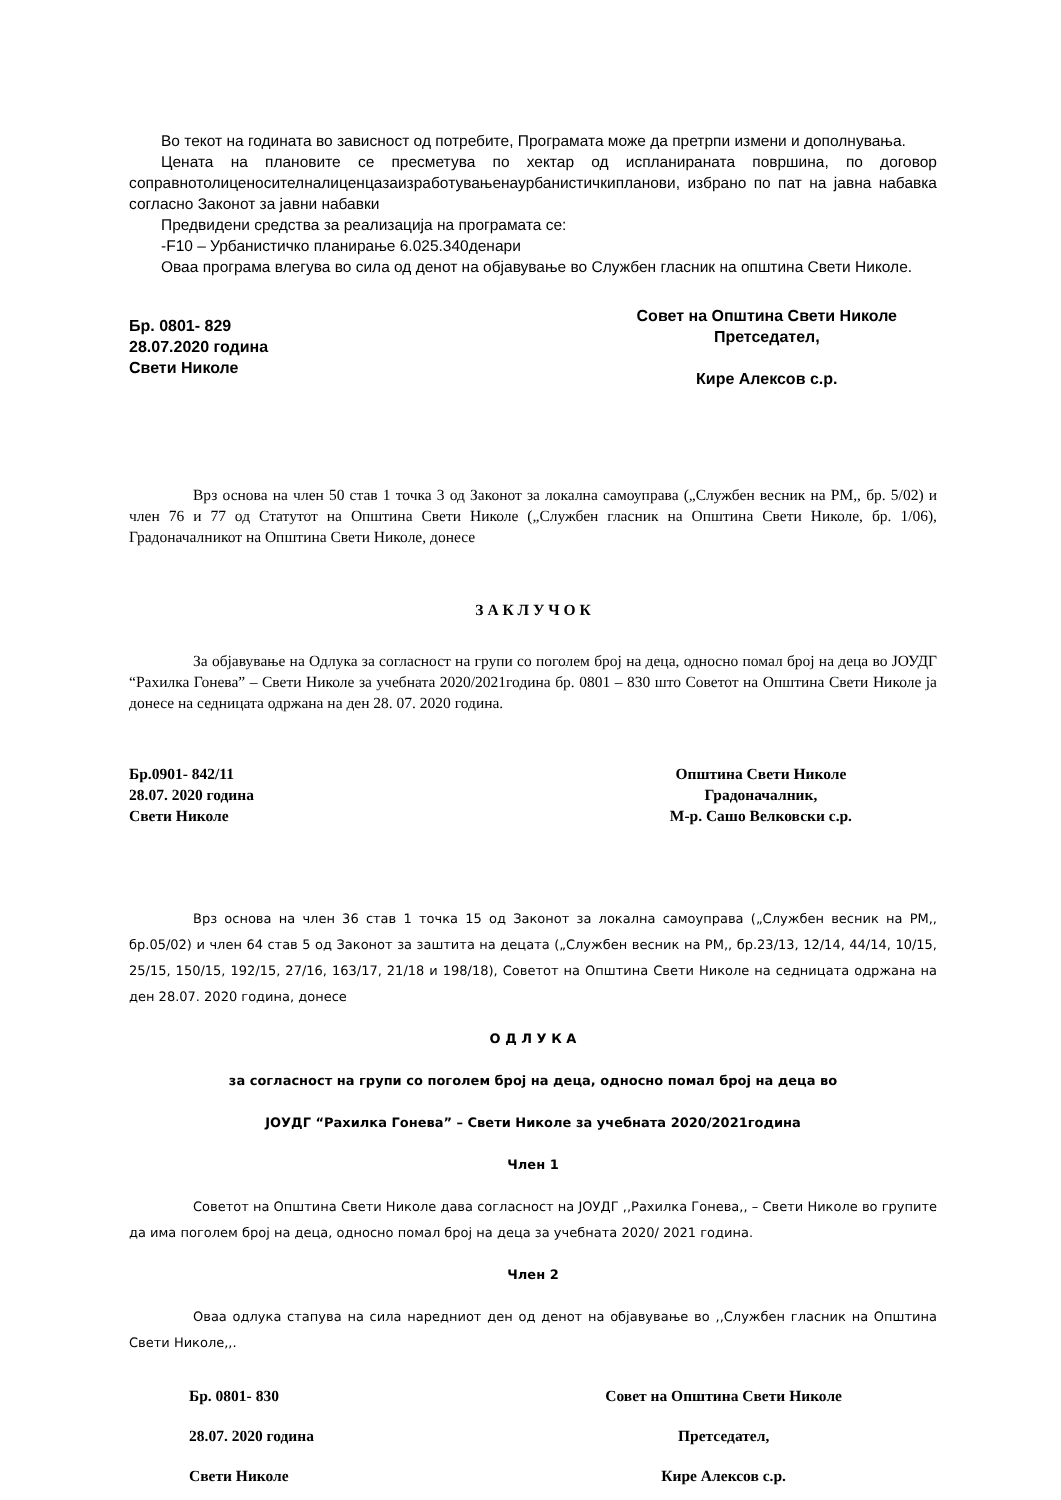Во текот на годината во зависност од потребите, Програмата може да претрпи измени и дополнувања.
Цената на плановите се пресметува по хектар од испланираната површина, по договор соправнотолиценосителналиценцазаизработувањенаурбанистичкипланови, избрано по пат на јавна набавка согласно Законот за јавни набавки
Предвидени средства за реализација на програмата се:
-F10 – Урбанистичко планирање 6.025.340денари
Оваа програма влегува во сила од денот на објавување во Службен гласник на општина Свети Николе.
Бр. 0801- 829
28.07.2020 година
Свети Николе
Совет на Општина Свети Николе
Претседател,
Кире Алексов с.р.
Врз основа на член 50 став 1 точка 3 од Законот за локална самоуправа („Службен весник на РМ,, бр. 5/02) и член 76 и 77 од Статутот на Општина Свети Николе („Службен гласник на Општина Свети Николе, бр. 1/06), Градоначалникот на Општина Свети Николе, донесе
З А К Л У Ч О К
За објавување на Одлука за согласност на групи со поголем број на деца, односно помал број на деца во ЈОУДГ “Рахилка Гонева” – Свети Николе за учебната 2020/2021година бр. 0801 – 830 што Советот на Општина Свети Николе ја донесе на седницата одржана на ден 28. 07. 2020 година.
Бр.0901- 842/11
28.07. 2020 година
Свети Николе
Општина Свети Николе
Градоначалник,
М-р. Сашо Велковски с.р.
Врз основа на член 36 став 1 точка 15 од Законот за локална самоуправа („Службен весник на РМ,, бр.05/02) и член 64 став 5 од Законот за заштита на децата („Службен весник на РМ,, бр.23/13, 12/14, 44/14, 10/15, 25/15, 150/15, 192/15, 27/16, 163/17, 21/18 и 198/18), Советот на Општина Свети Николе на седницата одржана на ден 28.07. 2020 година, донесе
О Д Л У К А
за согласност на групи со поголем број на деца, односно помал број на деца во
ЈОУДГ “Рахилка Гонева” – Свети Николе за учебната 2020/2021година
Член 1
Советот на Општина Свети Николе дава согласност на ЈОУДГ ,,Рахилка Гонева,, – Свети Николе во групите да има поголем број на деца, односно помал број на деца за учебната 2020/ 2021 година.
Член 2
Оваа одлука стапува на сила наредниот ден од денот на објавување во ,,Службен гласник на Општина Свети Николе,,.
Бр. 0801- 830
28.07. 2020 година
Свети Николе
Совет на Општина Свети Николе
Претседател,
Кире Алексов с.р.